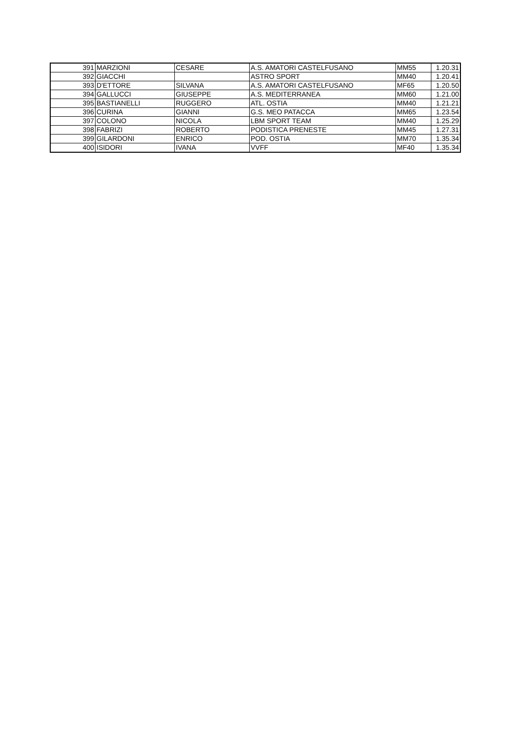| 391 | MARZIONI | CESARE | A.S. AMATORI CASTELFUSANO | MM55 | 1.20.31 |
| 392 | GIACCHI | | ASTRO SPORT | MM40 | 1.20.41 |
| 393 | D'ETTORE | SILVANA | A.S. AMATORI CASTELFUSANO | MF65 | 1.20.50 |
| 394 | GALLUCCI | GIUSEPPE | A.S. MEDITERRANEA | MM60 | 1.21.00 |
| 395 | BASTIANELLI | RUGGERO | ATL. OSTIA | MM40 | 1.21.21 |
| 396 | CURINA | GIANNI | G.S. MEO PATACCA | MM65 | 1.23.54 |
| 397 | COLONO | NICOLA | LBM SPORT TEAM | MM40 | 1.25.29 |
| 398 | FABRIZI | ROBERTO | PODISTICA PRENESTE | MM45 | 1.27.31 |
| 399 | GILARDONI | ENRICO | POD. OSTIA | MM70 | 1.35.34 |
| 400 | ISIDORI | IVANA | VVFF | MF40 | 1.35.34 |